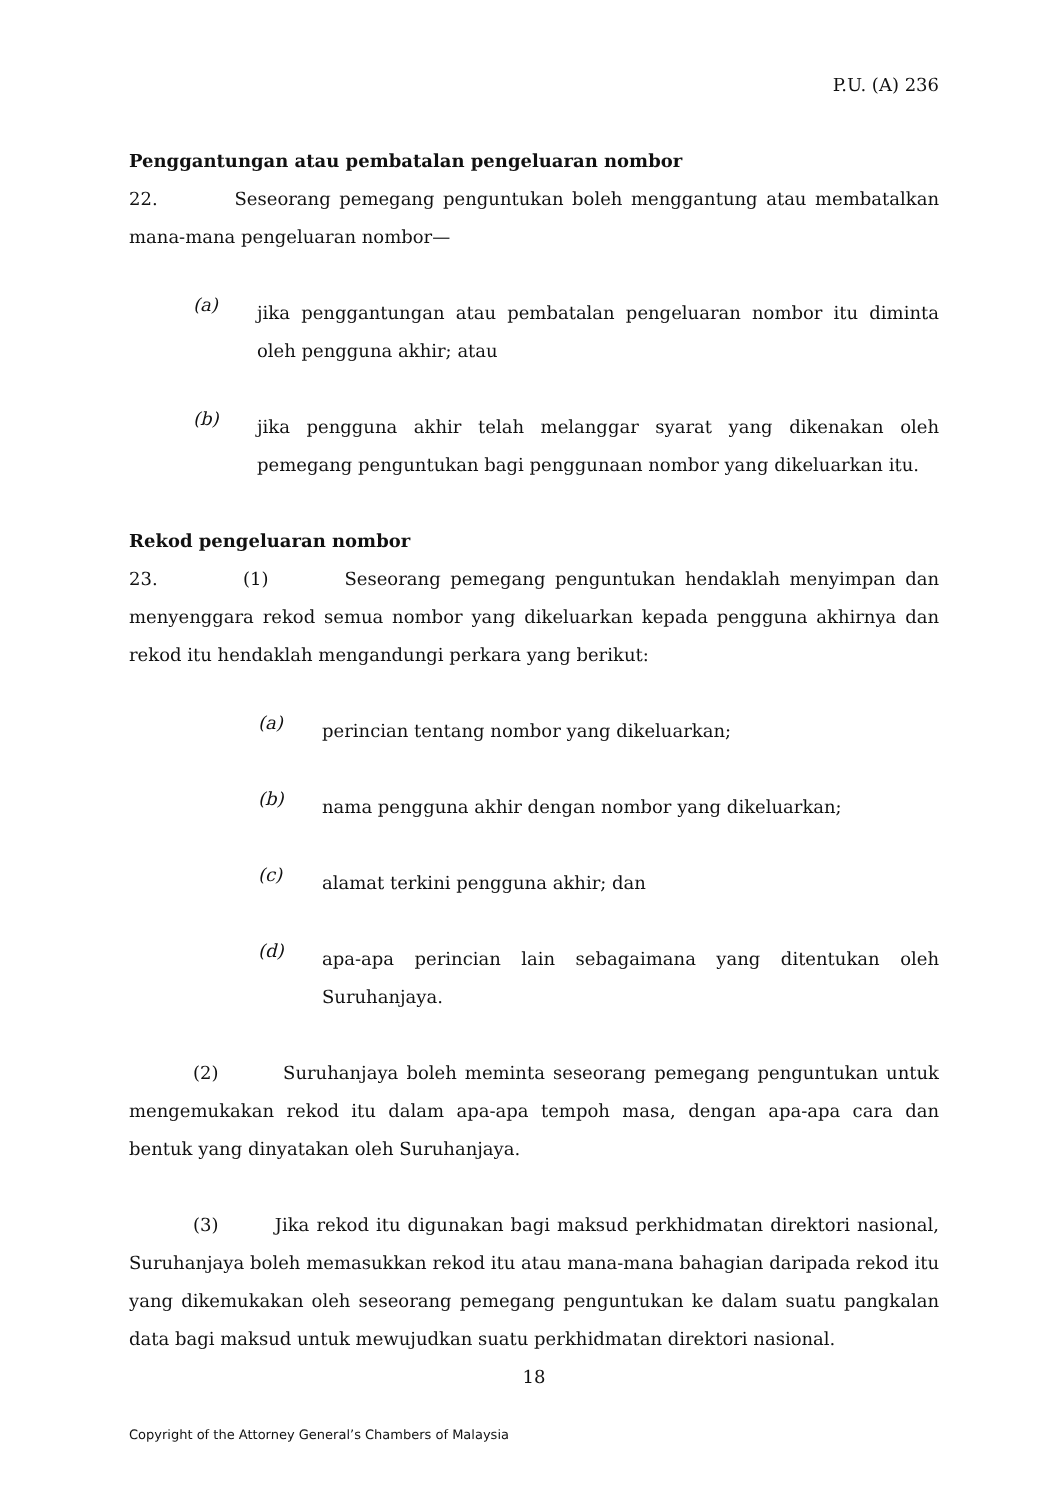P.U. (A) 236
Penggantungan atau pembatalan pengeluaran nombor
22. Seseorang pemegang penguntukan boleh menggantung atau membatalkan mana-mana pengeluaran nombor—
(a)
jika penggantungan atau pembatalan pengeluaran nombor itu diminta oleh pengguna akhir; atau
(b)
jika pengguna akhir telah melanggar syarat yang dikenakan oleh pemegang penguntukan bagi penggunaan nombor yang dikeluarkan itu.
Rekod pengeluaran nombor
23. (1) Seseorang pemegang penguntukan hendaklah menyimpan dan menyenggara rekod semua nombor yang dikeluarkan kepada pengguna akhirnya dan rekod itu hendaklah mengandungi perkara yang berikut:
(a)
perincian tentang nombor yang dikeluarkan;
(b)
nama pengguna akhir dengan nombor yang dikeluarkan;
(c)
alamat terkini pengguna akhir; dan
(d)
apa-apa perincian lain sebagaimana yang ditentukan oleh Suruhanjaya.
(2) Suruhanjaya boleh meminta seseorang pemegang penguntukan untuk mengemukakan rekod itu dalam apa-apa tempoh masa, dengan apa-apa cara dan bentuk yang dinyatakan oleh Suruhanjaya.
(3) Jika rekod itu digunakan bagi maksud perkhidmatan direktori nasional, Suruhanjaya boleh memasukkan rekod itu atau mana-mana bahagian daripada rekod itu yang dikemukakan oleh seseorang pemegang penguntukan ke dalam suatu pangkalan data bagi maksud untuk mewujudkan suatu perkhidmatan direktori nasional.
18
Copyright of the Attorney General’s Chambers of Malaysia